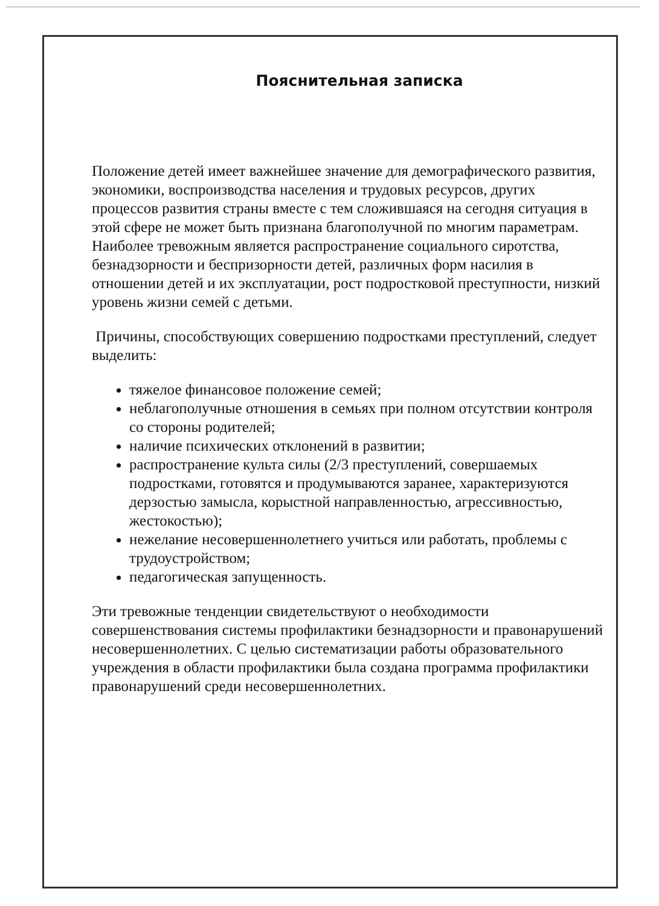Пояснительная записка
Положение детей имеет важнейшее значение для демографического развития, экономики, воспроизводства населения и трудовых ресурсов, других процессов развития страны вместе с тем сложившаяся на сегодня ситуация в этой сфере не может быть признана благополучной по многим параметрам. Наиболее тревожным является распространение социального сиротства, безнадзорности и беспризорности детей, различных форм насилия в отношении детей и их эксплуатации, рост подростковой преступности, низкий уровень жизни семей с детьми.
Причины, способствующих совершению подростками преступлений, следует выделить:
тяжелое финансовое положение семей;
неблагополучные отношения в семьях при полном отсутствии контроля со стороны родителей;
наличие психических отклонений в развитии;
распространение культа силы (2/3 преступлений, совершаемых подростками, готовятся и продумываются заранее, характеризуются дерзостью замысла, корыстной направленностью, агрессивностью, жестокостью);
нежелание несовершеннолетнего учиться или работать, проблемы с трудоустройством;
педагогическая запущенность.
Эти тревожные тенденции свидетельствуют о необходимости совершенствования системы профилактики безнадзорности и правонарушений несовершеннолетних. С целью систематизации работы образовательного учреждения в области профилактики была создана программа профилактики правонарушений среди несовершеннолетних.